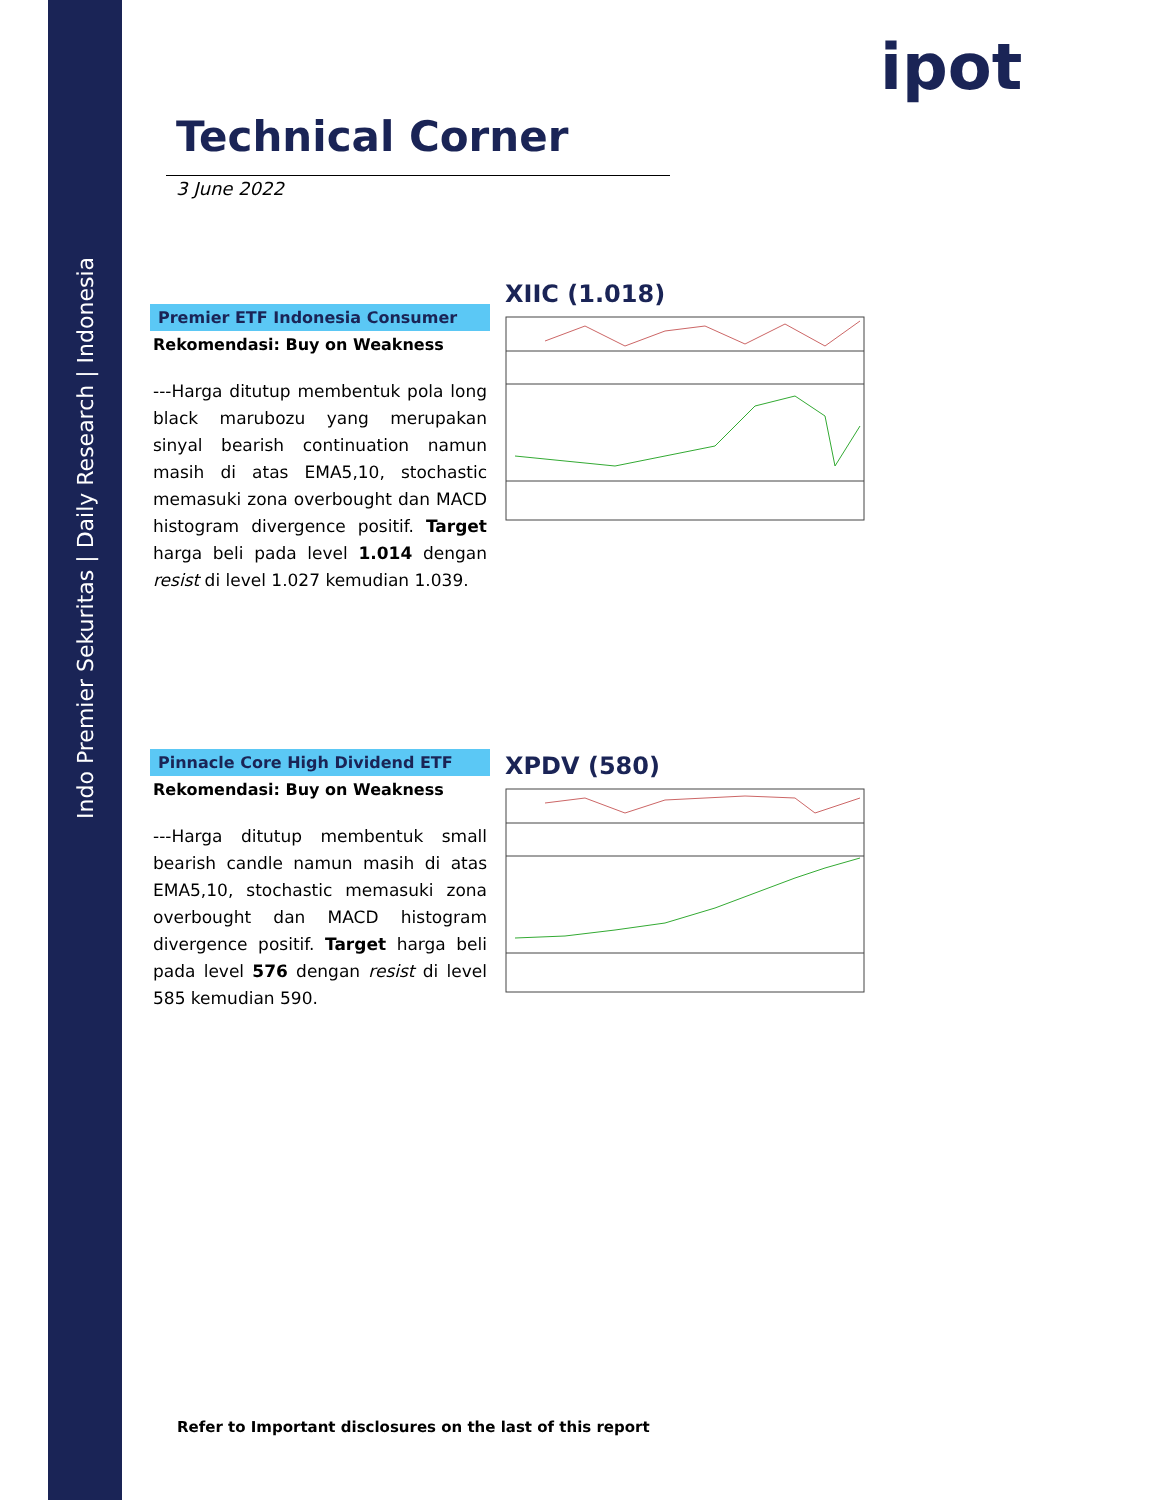Indo Premier Sekuritas | Daily Research | Indonesia
ipot
Technical Corner
3 June 2022
Premier ETF Indonesia Consumer
Rekomendasi: Buy on Weakness
---Harga ditutup membentuk pola long black marubozu yang merupakan sinyal bearish continuation namun masih di atas EMA5,10, stochastic memasuki zona overbought dan MACD histogram divergence positif. Target harga beli pada level 1.014 dengan resist di level 1.027 kemudian 1.039.
XIIC (1.018)
Pinnacle Core High Dividend ETF
Rekomendasi: Buy on Weakness
---Harga ditutup membentuk small bearish candle namun masih di atas EMA5,10, stochastic memasuki zona overbought dan MACD histogram divergence positif. Target harga beli pada level 576 dengan resist di level 585 kemudian 590.
XPDV (580)
Refer to Important disclosures on the last of this report